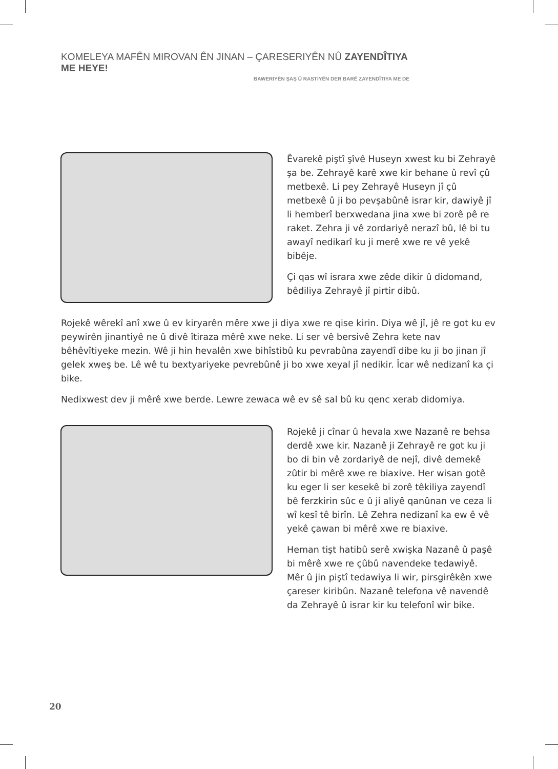KOMELEYA MAFÊN MIROVAN ÊN JINAN – ÇARESERIYÊN NÛ ZAYENDÎTIYA ME HEYE!
BAWERIYÊN ŞAŞ Û RASTIYÊN DER BARÊ ZAYENDÎTIYA ME DE
Êvarekê piştî şîvê Huseyn xwest ku bi Zehrayê şa be. Zehrayê karê xwe kir behane û revî çû metbexê. Li pey Zehrayê Huseyn jî çû metbexê û ji bo pevşabûnê israr kir, dawiyê jî li hemberî berxwedana jina xwe bi zorê pê re raket. Zehra ji vê zordariyê nerazî bû, lê bi tu awayî nedikarî ku ji merê xwe re vê yekê bibêje.
Çi qas wî israra xwe zêde dikir û didomand, bêdiliya Zehrayê jî pirtir dibû.
Rojekê wêrekî anî xwe û ev kiryarên mêre xwe ji diya xwe re qise kirin. Diya wê jî, jê re got ku ev peywirên jinantiyê ne û divê îtiraza mêrê xwe neke. Li ser vê bersivê Zehra kete nav bêhêvîtiyeke mezin. Wê ji hin hevalên xwe bihîstibû ku pevrabûna zayendî dibe ku ji bo jinan jî gelek xweş be. Lê wê tu bextyariyeke pevrebûnê ji bo xwe xeyal jî nedikir. Îcar wê nedizanî ka çi bike.
Nedixwest dev ji mêrê xwe berde. Lewre zewaca wê ev sê sal bû ku qenc xerab didomiya.
Rojekê ji cînar û hevala xwe Nazanê re behsa derdê xwe kir. Nazanê ji Zehrayê re got ku ji bo di bin vê zordariyê de nejî, divê demekê zûtir bi mêrê xwe re biaxive. Her wisan gotê ku eger li ser kesekê bi zorê têkiliya zayendî bê ferzkirin sûc e û ji aliyê qanûnan ve ceza li wî kesî tê birîn. Lê Zehra nedizanî ka ew ê vê yekê çawan bi mêrê xwe re biaxive.
Heman tişt hatibû serê xwişka Nazanê û paşê bi mêrê xwe re çûbû navendeke tedawiyê. Mêr û jin piştî tedawiya li wir, pirsgirêkên xwe çareser kiribûn. Nazanê telefona vê navendê da Zehrayê û israr kir ku telefonî wir bike.
20